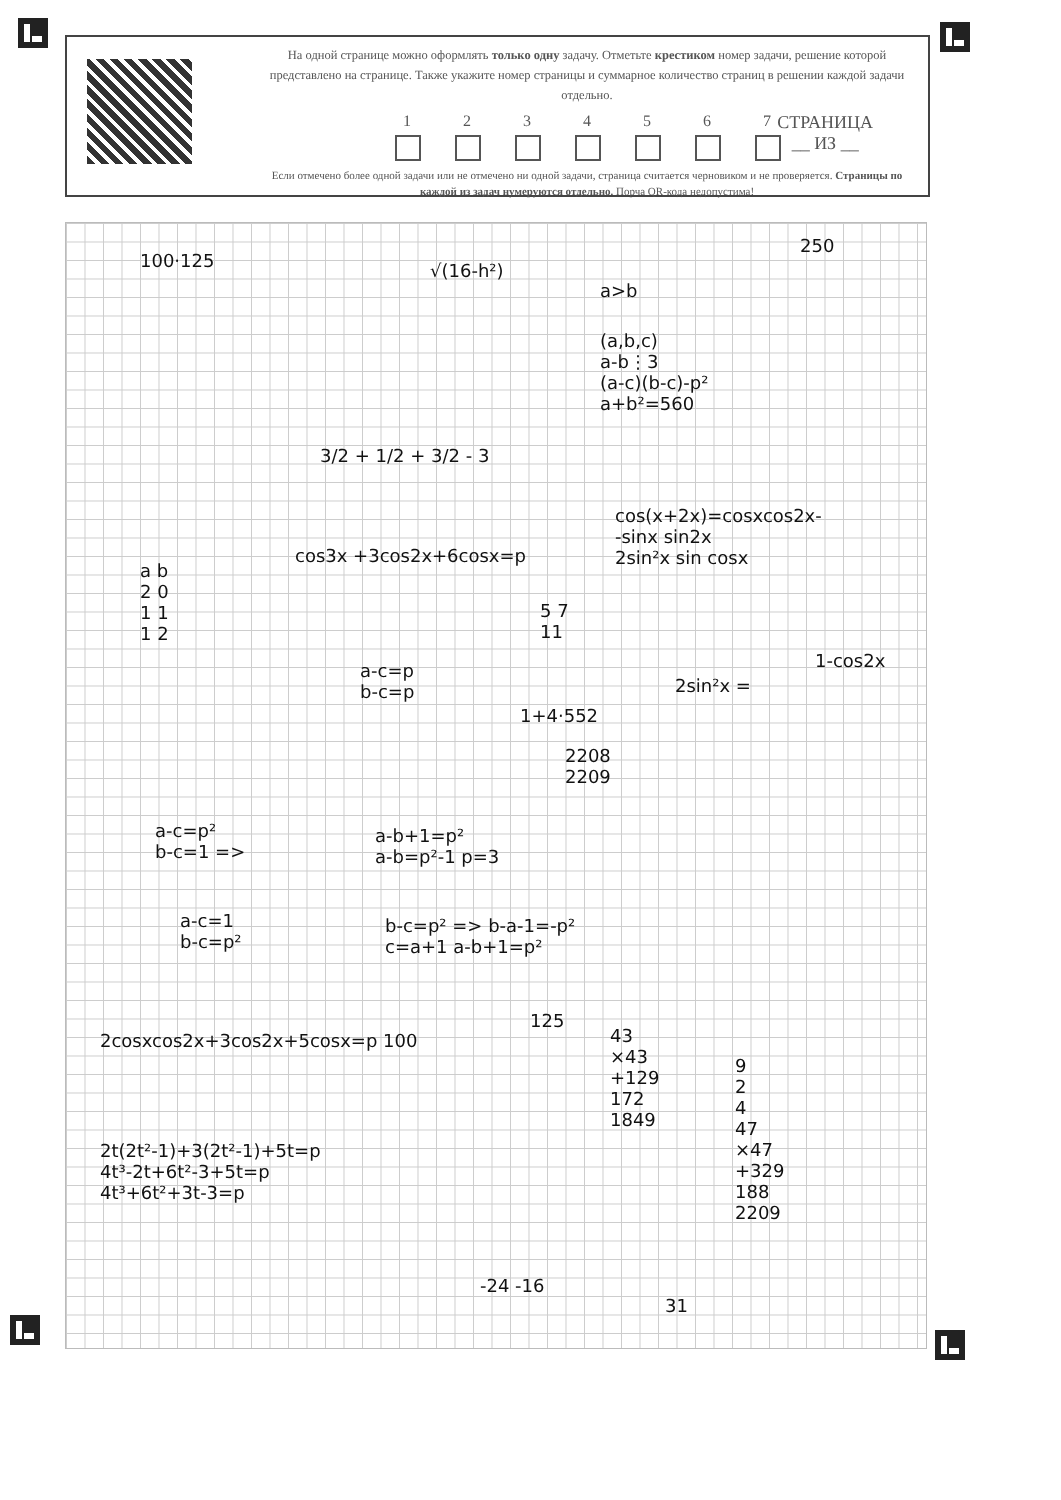На одной странице можно оформлять только одну задачу. Отметьте крестиком номер задачи, решение которой представлено на странице. Также укажите номер страницы и суммарное количество страниц в решении каждой задачи отдельно.
1 2 3 4 5 6 7
Если отмечено более одной задачи или не отмечено ни одной задачи, страница считается черновиком и не проверяется. Страницы по каждой из задач нумеруются отдельно. Порча QR-кода недопустима!
СТРАНИЦА
__ ИЗ __
100·125 √(16-h²)
a>b
250
(a,b,c)
a-b⋮3
(a-c)(b-c)-p²
a+b²=560
3/2 + 1/2 + 3/2 - 3
cos(x+2x)=cosxcos2x-
-sinx sin2x
2sin²x sin cosx
cos3x +3cos2x+6cosx=p
a b
2 0
1 1
1 2
5 7
11
1-cos2x
2sin²x =
a-c=p
b-c=p
1+4·552
2208
2209
a-c=p²
b-c=1 =>
a-b+1=p²
a-b=p²-1 p=3
a-c=1
b-c=p²
b-c=p² => b-a-1=-p²
c=a+1 a-b+1=p²
125
2cosxcos2x+3cos2x+5cosx=p 100
43
×43
+129
172
1849
9
2
4
47
×47
+329
188
2209
2t(2t²-1)+3(2t²-1)+5t=p
4t³-2t+6t²-3+5t=p
4t³+6t²+3t-3=p
-24 -16
31